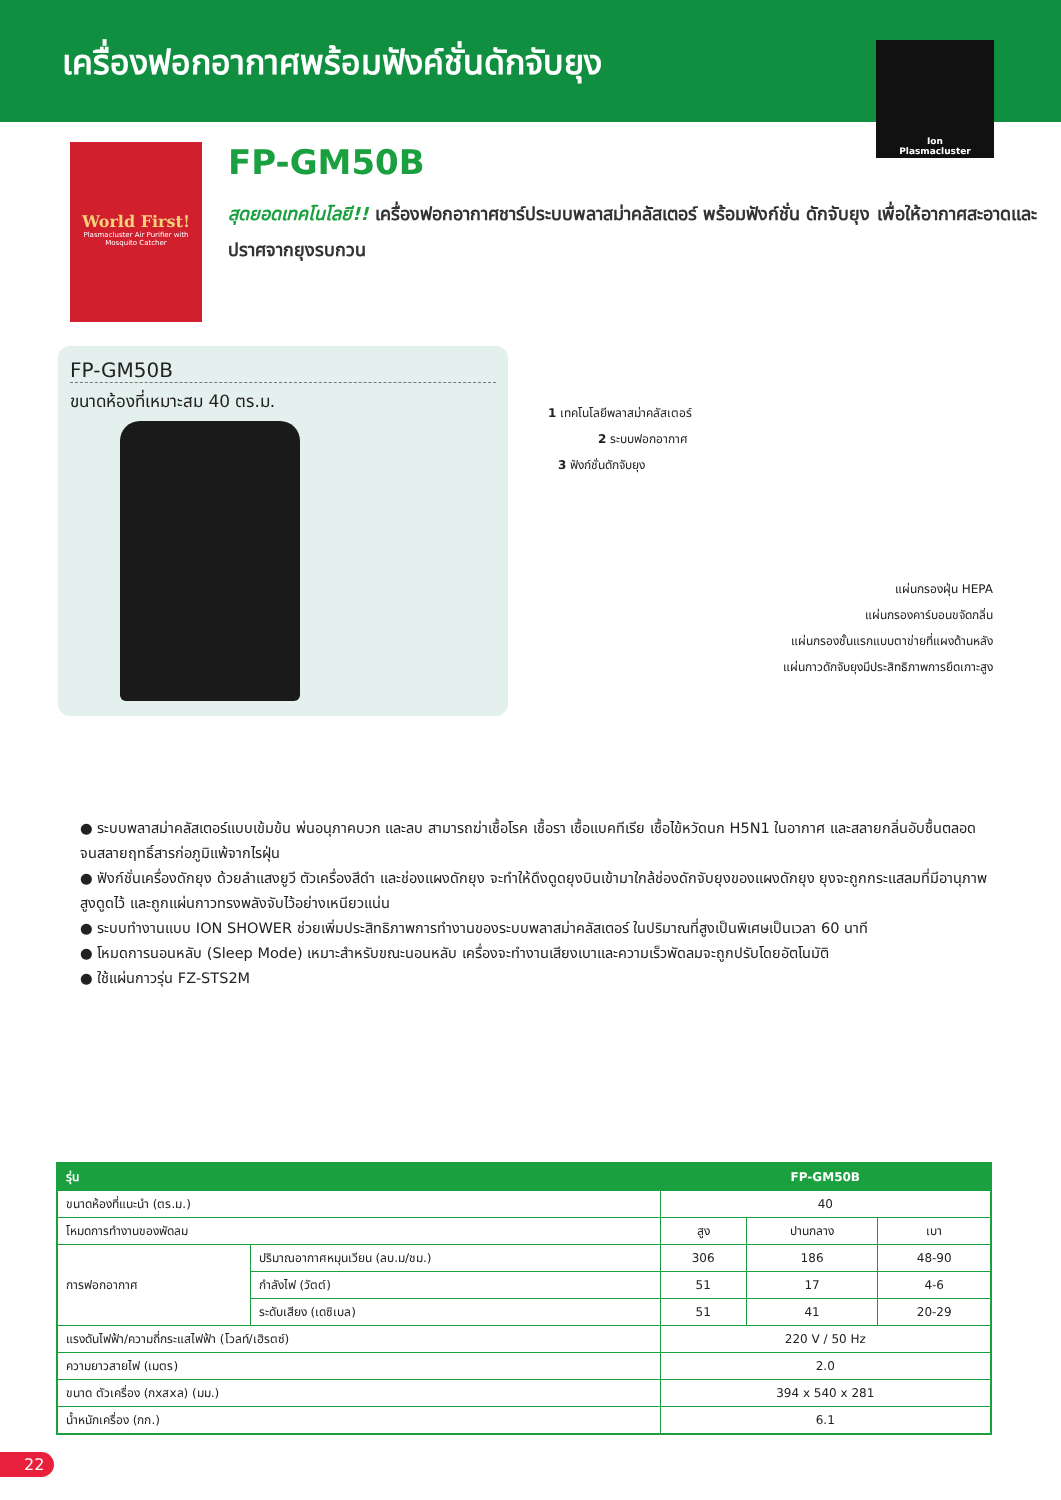เครื่องฟอกอากาศพร้อมฟังค์ชั่นดักจับยุง
Ion
Plasmacluster
World First!
Plasmacluster Air Purifier with Mosquito Catcher
FP-GM50B
สุดยอดเทคโนโลยี!! เครื่องฟอกอากาศชาร์ประบบพลาสม่าคลัสเตอร์ พร้อมฟังก์ชั่น ดักจับยุง เพื่อให้อากาศสะอาดและปราศจากยุงรบกวน
FP-GM50B
ขนาดห้องที่เหมาะสม 40 ตร.ม.
1 เทคโนโลยีพลาสม่าคลัสเตอร์
2 ระบบฟอกอากาศ
3 ฟังก์ชั่นดักจับยุง
แผ่นกรองฝุ่น HEPA
แผ่นกรองคาร์บอนขจัดกลิ่น
แผ่นกรองชั้นแรกแบบตาข่ายที่แผงด้านหลัง
แผ่นกาวดักจับยุงมีประสิทธิภาพการยึดเกาะสูง
● ระบบพลาสม่าคลัสเตอร์แบบเข้มข้น พ่นอนุภาคบวก และลบ สามารถฆ่าเชื้อโรค เชื้อรา เชื้อแบคทีเรีย เชื้อไข้หวัดนก H5N1 ในอากาศ และสลายกลิ่นอับชื้นตลอดจนสลายฤทธิ์สารก่อภูมิแพ้จากไรฝุ่น
● ฟังก์ชั่นเครื่องดักยุง ด้วยลำแสงยูวี ตัวเครื่องสีดำ และช่องแผงดักยุง จะทำให้ดึงดูดยุงบินเข้ามาใกล้ช่องดักจับยุงของแผงดักยุง ยุงจะถูกกระแสลมที่มีอานุภาพสูงดูดไว้ และถูกแผ่นกาวทรงพลังจับไว้อย่างเหนียวแน่น
● ระบบทำงานแบบ ION SHOWER ช่วยเพิ่มประสิทธิภาพการทำงานของระบบพลาสม่าคลัสเตอร์ ในปริมาณที่สูงเป็นพิเศษเป็นเวลา 60 นาที
● โหมดการนอนหลับ (Sleep Mode) เหมาะสำหรับขณะนอนหลับ เครื่องจะทำงานเสียงเบาและความเร็วพัดลมจะถูกปรับโดยอัตโนมัติ
● ใช้แผ่นกาวรุ่น FZ-STS2M
| รุ่น | | FP-GM50B | | |
| --- | --- | --- | --- | --- |
| ขนาดห้องที่แนะนำ (ตร.ม.) | | 40 | | |
| โหมดการทำงานของพัดลม | | สูง | ปานกลาง | เบา |
| การฟอกอากาศ | ปริมาณอากาศหมุนเวียน (ลบ.ม/ชม.) | 306 | 186 | 48-90 |
| | กำลังไฟ (วัตต์) | 51 | 17 | 4-6 |
| | ระดับเสียง (เดซิเบล) | 51 | 41 | 20-29 |
| แรงดันไฟฟ้า/ความถี่กระแสไฟฟ้า (โวลท์/เฮิรตซ์) | | 220 V / 50 Hz | | |
| ความยาวสายไฟ (เมตร) | | 2.0 | | |
| ขนาด ตัวเครื่อง (กxสxล) (มม.) | | 394 x 540 x 281 | | |
| น้ำหนักเครื่อง (กก.) | | 6.1 | | |
22